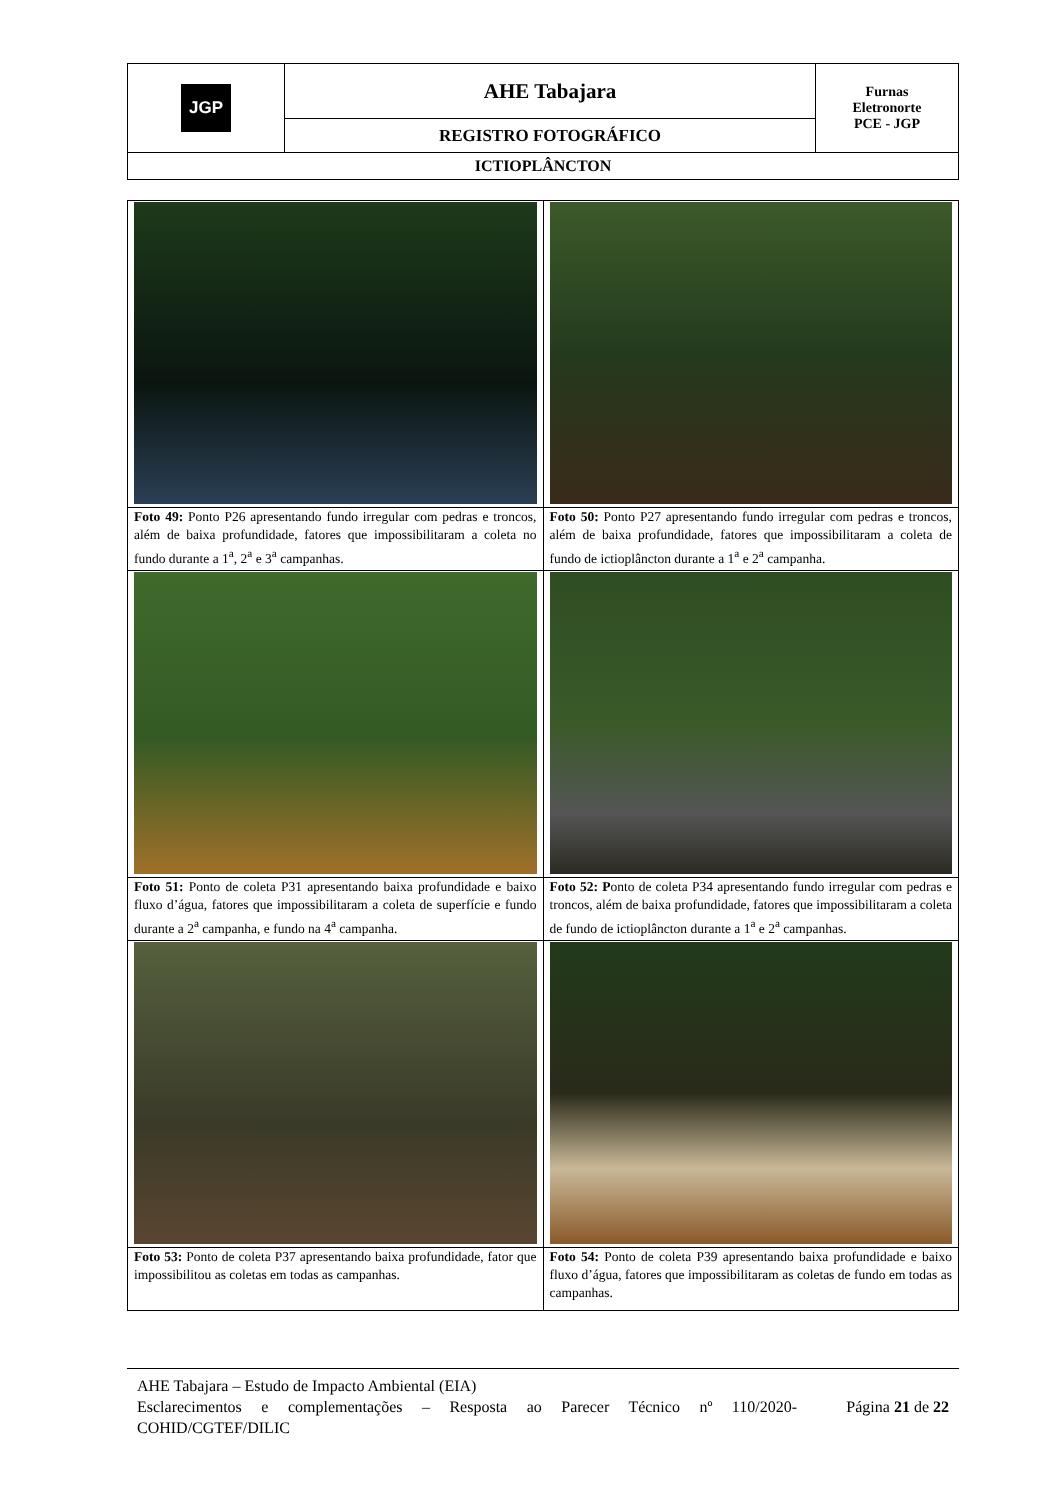| JGP | AHE Tabajara | Furnas Eletronorte PCE - JGP |
| | REGISTRO FOTOGRÁFICO | |
| ICTIOPLÂNCTON | | |
| Foto 49: Ponto P26 apresentando fundo irregular com pedras e troncos, além de baixa profundidade, fatores que impossibilitaram a coleta no fundo durante a 1<sup>a</sup>, 2<sup>a</sup> e 3<sup>a</sup> campanhas. | Foto 50: Ponto P27 apresentando fundo irregular com pedras e troncos, além de baixa profundidade, fatores que impossibilitaram a coleta de fundo de ictioplâncton durante a 1<sup>a</sup> e 2<sup>a</sup> campanha. |
| Foto 51: Ponto de coleta P31 apresentando baixa profundidade e baixo fluxo d’água, fatores que impossibilitaram a coleta de superfície e fundo durante a 2<sup>a</sup> campanha, e fundo na 4<sup>a</sup> campanha. | Foto 52: P onto de coleta P34 apresentando fundo irregular com pedras e troncos, além de baixa profundidade, fatores que impossibilitaram a coleta de fundo de ictioplâncton durante a 1<sup>a</sup> e 2<sup>a</sup> campanhas. |
| Foto 53: Ponto de coleta P37 apresentando baixa profundidade, fator que impossibilitou as coletas em todas as campanhas. | Foto 54: Ponto de coleta P39 apresentando baixa profundidade e baixo fluxo d’água, fatores que impossibilitaram as coletas de fundo em todas as campanhas. |
AHE Tabajara – Estudo de Impacto Ambiental (EIA)
Esclarecimentos e complementações – Resposta ao Parecer Técnico nº 110/2020-COHID/CGTEF/DILIC Página 21 de 22